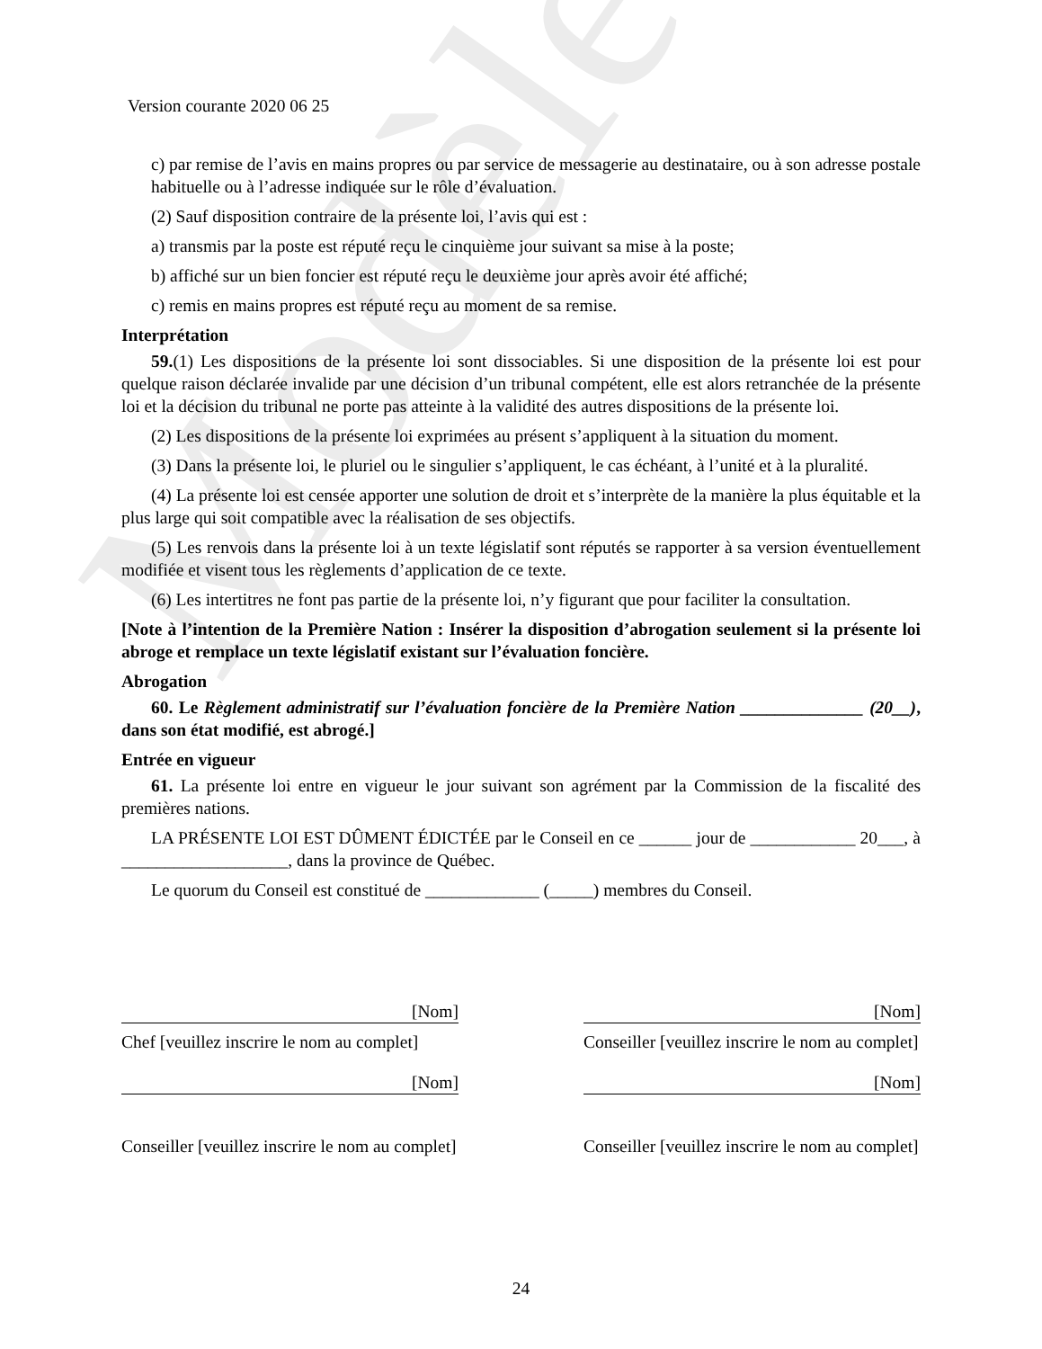Modèle
Version courante 2020 06 25
c) par remise de l’avis en mains propres ou par service de messagerie au destinataire, ou à son adresse postale habituelle ou à l’adresse indiquée sur le rôle d’évaluation.
(2) Sauf disposition contraire de la présente loi, l’avis qui est :
a) transmis par la poste est réputé reçu le cinquième jour suivant sa mise à la poste;
b) affiché sur un bien foncier est réputé reçu le deuxième jour après avoir été affiché;
c) remis en mains propres est réputé reçu au moment de sa remise.
Interprétation
59.(1) Les dispositions de la présente loi sont dissociables. Si une disposition de la présente loi est pour quelque raison déclarée invalide par une décision d’un tribunal compétent, elle est alors retranchée de la présente loi et la décision du tribunal ne porte pas atteinte à la validité des autres dispositions de la présente loi.
(2) Les dispositions de la présente loi exprimées au présent s’appliquent à la situation du moment.
(3) Dans la présente loi, le pluriel ou le singulier s’appliquent, le cas échéant, à l’unité et à la pluralité.
(4) La présente loi est censée apporter une solution de droit et s’interprète de la manière la plus équitable et la plus large qui soit compatible avec la réalisation de ses objectifs.
(5) Les renvois dans la présente loi à un texte législatif sont réputés se rapporter à sa version éventuellement modifiée et visent tous les règlements d’application de ce texte.
(6) Les intertitres ne font pas partie de la présente loi, n’y figurant que pour faciliter la consultation.
[Note à l’intention de la Première Nation : Insérer la disposition d’abrogation seulement si la présente loi abroge et remplace un texte législatif existant sur l’évaluation foncière.
Abrogation
60. Le Règlement administratif sur l’évaluation foncière de la Première Nation ______________ (20__), dans son état modifié, est abrogé.]
Entrée en vigueur
61. La présente loi entre en vigueur le jour suivant son agrément par la Commission de la fiscalité des premières nations.
LA PRÉSENTE LOI EST DÛMENT ÉDICTÉE par le Conseil en ce ______ jour de ____________ 20___, à ___________________, dans la province de Québec.
Le quorum du Conseil est constitué de _____________ (_____) membres du Conseil.
[Nom]
Chef [veuillez inscrire le nom au complet]
[Nom]
Conseiller [veuillez inscrire le nom au complet]
[Nom]
Conseiller [veuillez inscrire le nom au complet]
[Nom]
Conseiller [veuillez inscrire le nom au complet]
24